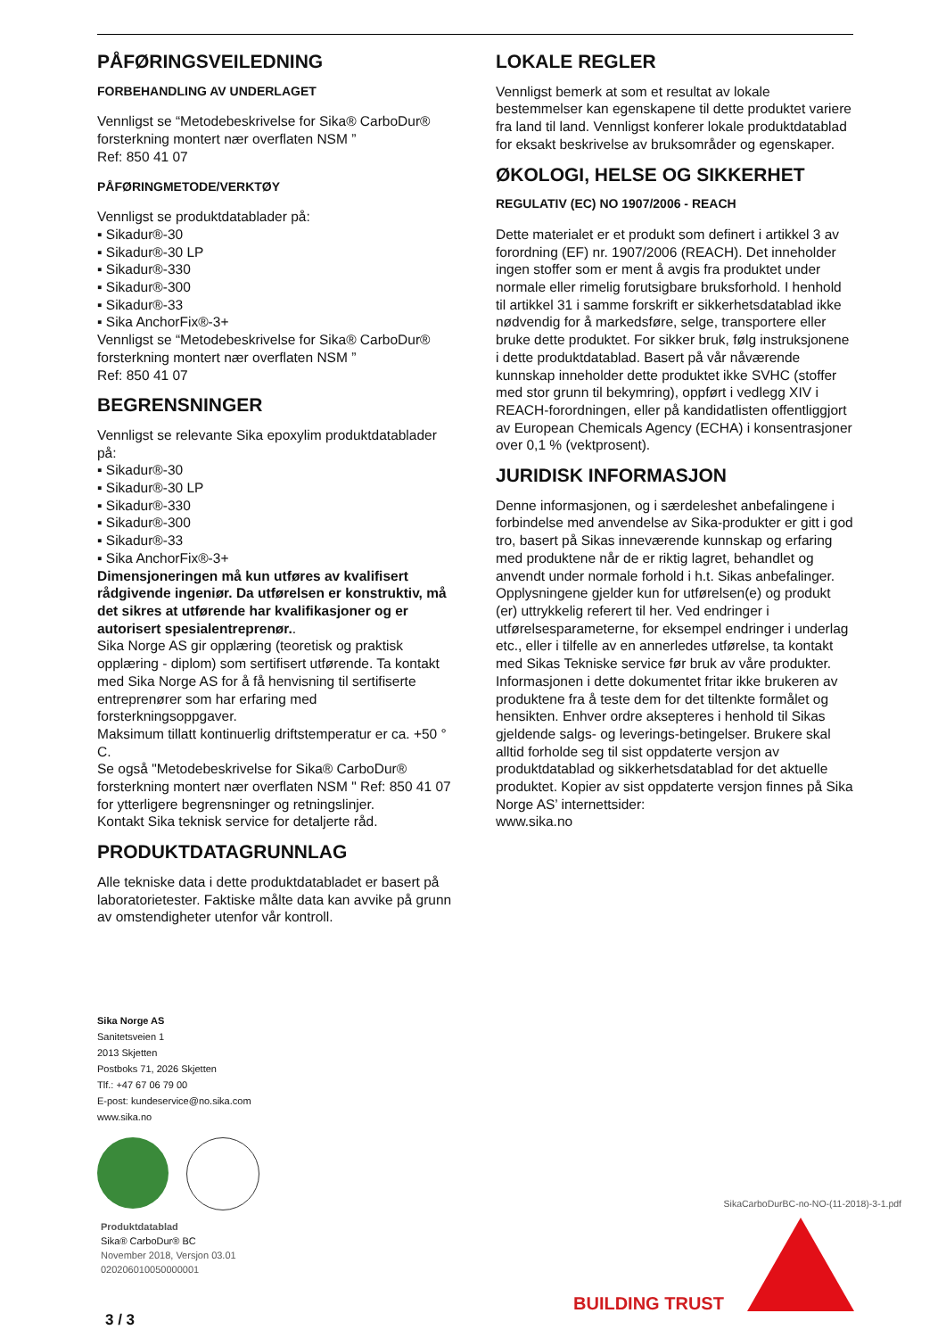PÅFØRINGSVEILEDNING
FORBEHANDLING AV UNDERLAGET
Vennligst se “Metodebeskrivelse for Sika® CarboDur® forsterkning montert nær overflaten NSM ”
Ref: 850 41 07
PÅFØRINGMETODE/VERKTØY
Vennligst se produktdatablader på:
▪ Sikadur®-30
▪ Sikadur®-30 LP
▪ Sikadur®-330
▪ Sikadur®-300
▪ Sikadur®-33
▪ Sika AnchorFix®-3+
Vennligst se “Metodebeskrivelse for Sika® CarboDur® forsterkning montert nær overflaten NSM ”
Ref: 850 41 07
BEGRENSNINGER
Vennligst se relevante Sika epoxylim produktdatablader på:
▪ Sikadur®-30
▪ Sikadur®-30 LP
▪ Sikadur®-330
▪ Sikadur®-300
▪ Sikadur®-33
▪ Sika AnchorFix®-3+
Dimensjoneringen må kun utføres av kvalifisert rådgivende ingeniør. Da utførelsen er konstruktiv, må det sikres at utførende har kvalifikasjoner og er autorisert spesialentreprenør..
Sika Norge AS gir opplæring (teoretisk og praktisk opplæring - diplom) som sertifisert utførende. Ta kontakt med Sika Norge AS for å få henvisning til sertifiserte entreprenører som har erfaring med forsterkningsoppgaver.
Maksimum tillatt kontinuerlig driftstemperatur er ca. +50 ° C.
Se også "Metodebeskrivelse for Sika® CarboDur® forsterkning montert nær overflaten NSM " Ref: 850 41 07 for ytterligere begrensninger og retningslinjer.
Kontakt Sika teknisk service for detaljerte råd.
PRODUKTDATAGRUNNLAG
Alle tekniske data i dette produktdatabladet er basert på laboratorietester. Faktiske målte data kan avvike på grunn av omstendigheter utenfor vår kontroll.
LOKALE REGLER
Vennligst bemerk at som et resultat av lokale bestemmelser kan egenskapene til dette produktet variere fra land til land. Vennligst konferer lokale produktdatablad for eksakt beskrivelse av bruksområder og egenskaper.
ØKOLOGI, HELSE OG SIKKERHET
REGULATIV (EC) NO 1907/2006 - REACH
Dette materialet er et produkt som definert i artikkel 3 av forordning (EF) nr. 1907/2006 (REACH). Det inneholder ingen stoffer som er ment å avgis fra produktet under normale eller rimelig forutsigbare bruksforhold. I henhold til artikkel 31 i samme forskrift er sikkerhetsdatablad ikke nødvendig for å markedsføre, selge, transportere eller bruke dette produktet. For sikker bruk, følg instruksjonene i dette produktdatablad. Basert på vår nåværende kunnskap inneholder dette produktet ikke SVHC (stoffer med stor grunn til bekymring), oppført i vedlegg XIV i REACH-forordningen, eller på kandidatlisten offentliggjort av European Chemicals Agency (ECHA) i konsentrasjoner over 0,1 % (vektprosent).
JURIDISK INFORMASJON
Denne informasjonen, og i særdeleshet anbefalingene i forbindelse med anvendelse av Sika-produkter er gitt i god tro, basert på Sikas inneværende kunnskap og erfaring med produktene når de er riktig lagret, behandlet og anvendt under normale forhold i h.t. Sikas anbefalinger. Opplysningene gjelder kun for utførelsen(e) og produkt (er) uttrykkelig referert til her. Ved endringer i utførelsesparameterne, for eksempel endringer i underlag etc., eller i tilfelle av en annerledes utførelse, ta kontakt med Sikas Tekniske service før bruk av våre produkter. Informasjonen i dette dokumentet fritar ikke brukeren av produktene fra å teste dem for det tiltenkte formålet og hensikten. Enhver ordre aksepteres i henhold til Sikas gjeldende salgs- og leverings-betingelser. Brukere skal alltid forholde seg til sist oppdaterte versjon av produktdatablad og sikkerhetsdatablad for det aktuelle produktet. Kopier av sist oppdaterte versjon finnes på Sika Norge AS’ internettsider:
www.sika.no
Sika Norge AS
Sanitetsveien 1
2013 Skjetten
Postboks 71, 2026 Skjetten
Tlf.: +47 67 06 79 00
E-post: kundeservice@no.sika.com
www.sika.no
Produktdatablad
Sika® CarboDur® BC
November 2018, Versjon 03.01
020206010050000001
SikaCarboDurBC-no-NO-(11-2018)-3-1.pdf
BUILDING TRUST
3 / 3